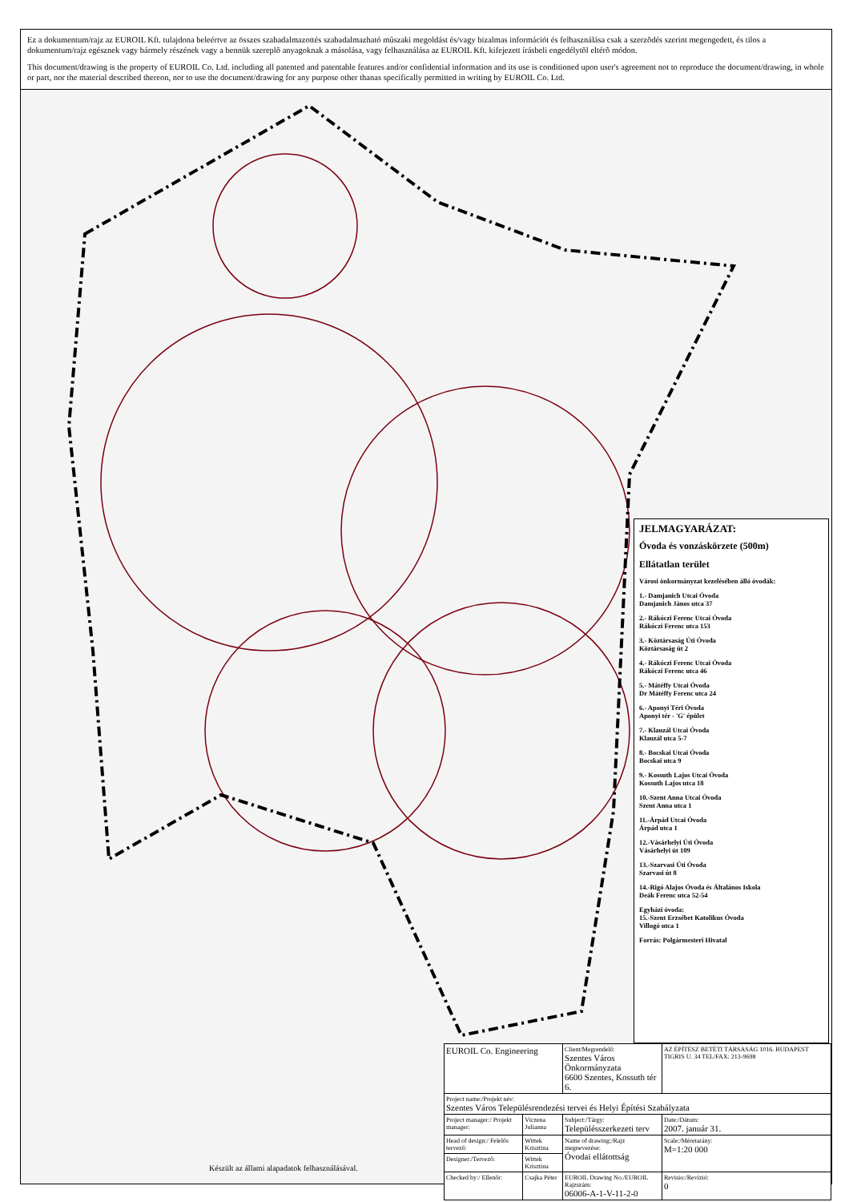Ez a dokumentum/rajz az EUROIL Kft. tulajdona beleértve az összes szabadalmazottés szabadalmazható mûszaki megoldást és/vagy bizalmas információt és felhasználása csak a szerzõdés szerint megengedett, és tilos a dokumentum/rajz egésznek vagy bármely részének vagy a bennük szereplõ anyagoknak a másolása, vagy felhasználása az EUROIL Kft. kifejezett írásbeli engedélytõl eltérõ módon.
This document/drawing is the property of EUROIL Co. Ltd. including all patented and patentable features and/or confidential information and its use is conditioned upon user's agreement not to reproduce the document/drawing, in whole or part, nor the material described thereon, nor to use the document/drawing for any purpose other thanas specifically permitted in writing by EUROIL Co. Ltd.
JELMAGYARÁZAT:
Óvoda és vonzáskörzete (500m)
Ellátatlan terület
Városi önkormányzat kezelésében álló óvodák:
1.- Damjanich Utcai Óvoda
Damjanich János utca 37
2.- Rákóczi Ferenc Utcai Óvoda
Rákóczi Ferenc utca 153
3.- Köztársaság Úti Óvoda
Köztársaság út 2
4.- Rákóczi Ferenc Utcai Óvoda
Rákóczi Ferenc utca 46
5.- Mátéffy Utcai Óvoda
Dr Mátéffy Ferenc utca 24
6.- Aponyi Téri Óvoda
Aponyi tér - 'G' épület
7.- Klauzál Utcai Óvoda
Klauzál utca 5-7
8.- Bocskai Utcai Óvoda
Bocskai utca 9
9.- Kossuth Lajos Utcai Óvoda
Kossuth Lajos utca 18
10.-Szent Anna Utcai Óvoda
Szent Anna utca 1
11.-Árpád Utcai Óvoda
Árpád utca 1
12.-Vásárhelyi Úti Óvoda
Vásárhelyi út 109
13.-Szarvasi Úti Óvoda
Szarvasi út 8
14.-Rigó Alajos Óvoda és Általános Iskola
Deák Ferenc utca 52-54
Egyházi óvoda:
15.-Szent Erzsébet Katolikus Óvoda
Villogó utca 1
Forrás: Polgármesteri Hivatal
| EUROIL Co. Engineering | | Client/Megrendelő: Szentes Város Önkormányzata 6600 Szentes, Kossuth tér 6. | AZ ÉPÍTÉSZ BETÉTI TÁRSASÁG 1016. BUDAPEST TIGRIS U. 34 TEL/FAX: 213-9698 |
| Project name:/Projekt név: Szentes Város Településrendezési tervei és Helyi Építési Szabályzata | | | |
| Project manager:/ Projekt manager: | Viczena Julianna | Subject:/Tárgy: Településszerkezeti terv | Date:/Dátum: 2007. január 31. |
| Head of design:/ Felelős tervező: | Wittek Krisztina | Name of drawing:/Rajz megnevezése: Óvodai ellátottság | Scale:/Méretarány: M=1:20 000 |
| Designer:/Tervező: | Wittek Krisztina | | |
| Checked by:/ Ellenőr: | Csajka Péter | EUROIL Drawing No./EUROIL Rajzszám: 06006-A-1-V-11-2-0 | Revisio:/Revízió: 0 |
Készült az állami alapadatok felhasználásával.